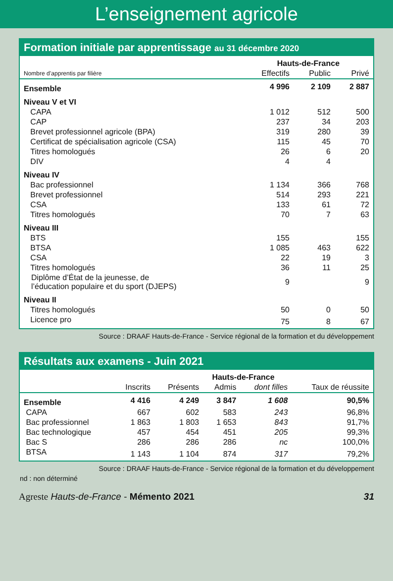L’enseignement agricole
Formation initiale par apprentissage au 31 décembre 2020
| | Hauts-de-France | | |
| --- | --- | --- | --- |
| Nombre d’apprentis par filière | Effectifs | Public | Privé |
| Ensemble | 4 996 | 2 109 | 2 887 |
| Niveau V et VI | | | |
| CAPA | 1 012 | 512 | 500 |
| CAP | 237 | 34 | 203 |
| Brevet professionnel agricole (BPA) | 319 | 280 | 39 |
| Certificat de spécialisation agricole (CSA) | 115 | 45 | 70 |
| Titres homologués | 26 | 6 | 20 |
| DIV | 4 | 4 | |
| Niveau IV | | | |
| Bac professionnel | 1 134 | 366 | 768 |
| Brevet professionnel | 514 | 293 | 221 |
| CSA | 133 | 61 | 72 |
| Titres homologués | 70 | 7 | 63 |
| Niveau III | | | |
| BTS | 155 | | 155 |
| BTSA | 1 085 | 463 | 622 |
| CSA | 22 | 19 | 3 |
| Titres homologués | 36 | 11 | 25 |
| Diplôme d’État de la jeunesse, de l’éducation populaire et du sport (DJEPS) | 9 | | 9 |
| Niveau II | | | |
| Titres homologués | 50 | 0 | 50 |
| Licence pro | 75 | 8 | 67 |
Source : DRAAF Hauts-de-France - Service régional de la formation et du développement
Résultats aux examens - Juin 2021
| | Hauts-de-France | | | | |
| --- | --- | --- | --- | --- | --- |
| | Inscrits | Présents | Admis | dont filles | Taux de réussite |
| Ensemble | 4 416 | 4 249 | 3 847 | 1 608 | 90,5% |
| CAPA | 667 | 602 | 583 | 243 | 96,8% |
| Bac professionnel | 1 863 | 1 803 | 1 653 | 843 | 91,7% |
| Bac technologique | 457 | 454 | 451 | 205 | 99,3% |
| Bac S | 286 | 286 | 286 | nc | 100,0% |
| BTSA | 1 143 | 1 104 | 874 | 317 | 79,2% |
Source : DRAAF Hauts-de-France - Service régional de la formation et du développement
nd : non déterminé
Agreste Hauts-de-France - Mémento 2021 31